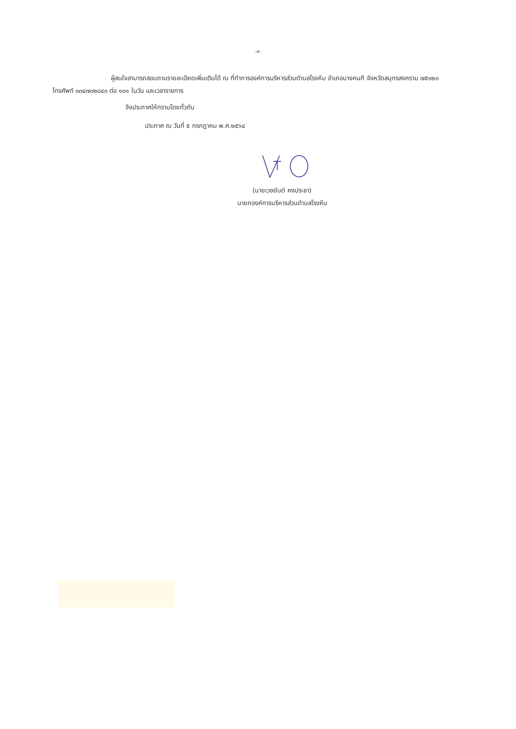-๙-
ผู้สนใจสามารถสอบถามรายละเอียดเพิ่มเติมได้ ณ ที่ทำการองค์การบริหารส่วนตำบลโรงหีบ อำเภอบางคนที จังหวัดสมุทรสงคราม ๗๕๑๒๐ โทรศัพท์ ๐๓๔๗๐๒๘๔๐ ต่อ ๑๐๑ ในวัน และเวลาราชการ
จึงประกาศให้ทราบโดยทั่วกัน
ประกาศ ณ วันที่ ๕ กรกฎาคม พ.ศ.๒๕๖๔
(นายเวชยันต์ คงประชา)
นายกองค์การบริหารส่วนตำบลโรงหีบ